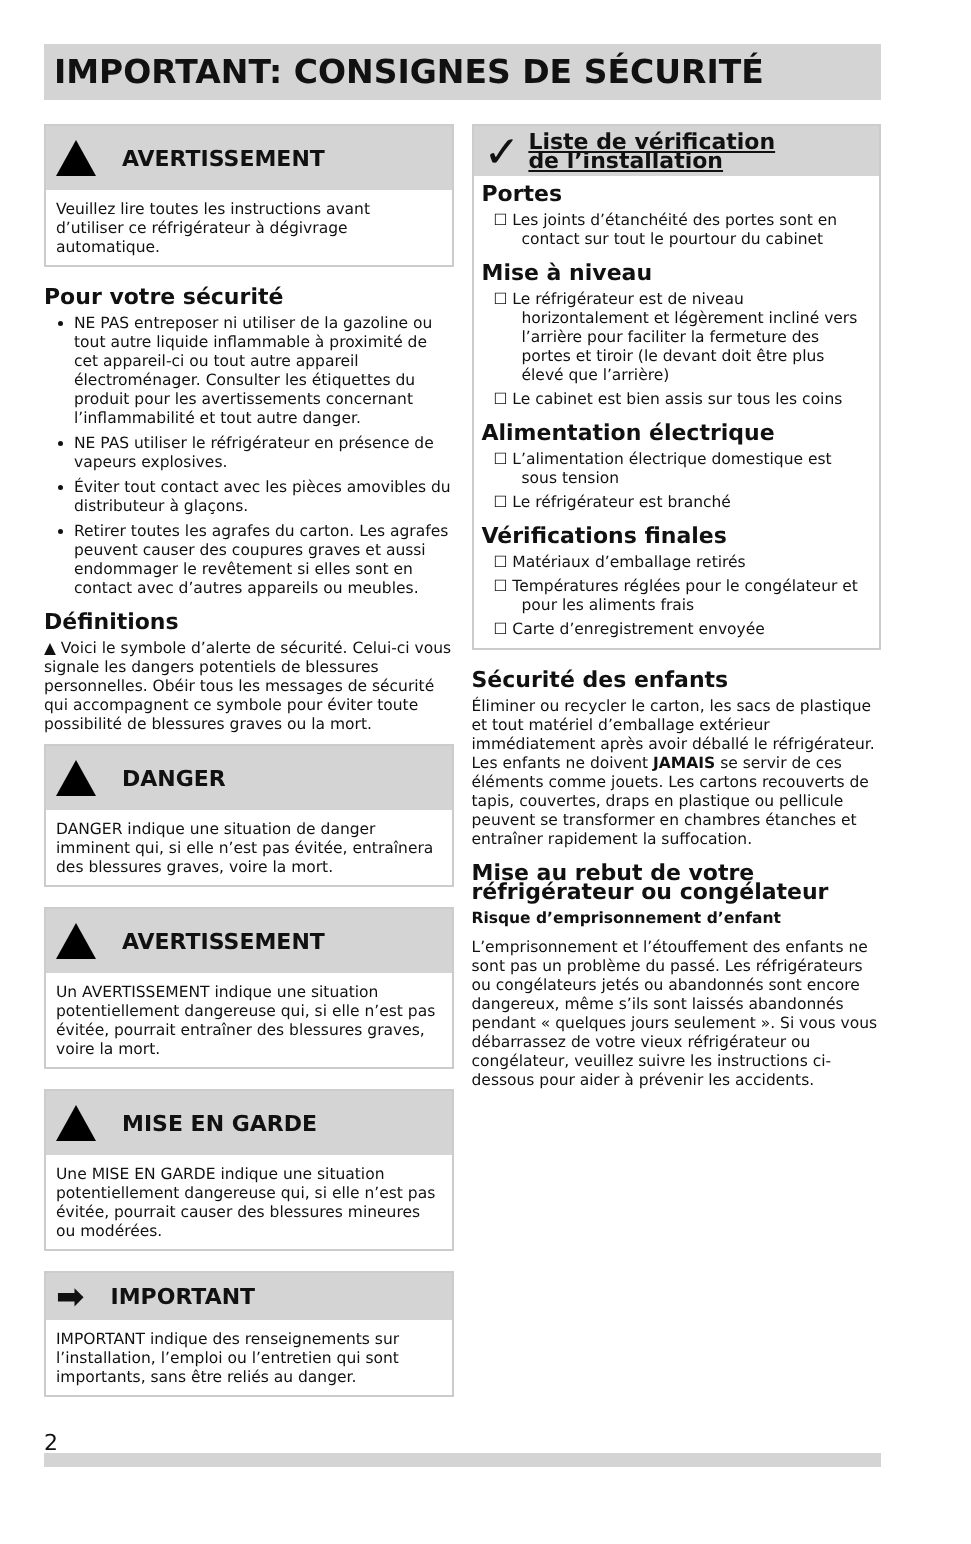IMPORTANT: CONSIGNES DE SÉCURITÉ
AVERTISSEMENT
Veuillez lire toutes les instructions avant d’utiliser ce réfrigérateur à dégivrage automatique.
Pour votre sécurité
NE PAS entreposer ni utiliser de la gazoline ou tout autre liquide inflammable à proximité de cet appareil-ci ou tout autre appareil électroménager. Consulter les étiquettes du produit pour les avertissements concernant l’inflammabilité et tout autre danger.
NE PAS utiliser le réfrigérateur en présence de vapeurs explosives.
Éviter tout contact avec les pièces amovibles du distributeur à glaçons.
Retirer toutes les agrafes du carton. Les agrafes peuvent causer des coupures graves et aussi endommager le revêtement si elles sont en contact avec d’autres appareils ou meubles.
Définitions
▲ Voici le symbole d’alerte de sécurité. Celui-ci vous signale les dangers potentiels de blessures personnelles. Obéir tous les messages de sécurité qui accompagnent ce symbole pour éviter toute possibilité de blessures graves ou la mort.
DANGER
DANGER indique une situation de danger imminent qui, si elle n’est pas évitée, entraînera des blessures graves, voire la mort.
AVERTISSEMENT
Un AVERTISSEMENT indique une situation potentiellement dangereuse qui, si elle n’est pas évitée, pourrait entraîner des blessures graves, voire la mort.
MISE EN GARDE
Une MISE EN GARDE indique une situation potentiellement dangereuse qui, si elle n’est pas évitée, pourrait causer des blessures mineures ou modérées.
➡ IMPORTANT
IMPORTANT indique des renseignements sur l’installation, l’emploi ou l’entretien qui sont importants, sans être reliés au danger.
✓ Liste de vérification
de l’installation
Portes
☐ Les joints d’étanchéité des portes sont en contact sur tout le pourtour du cabinet
Mise à niveau
☐ Le réfrigérateur est de niveau horizontalement et légèrement incliné vers l’arrière pour faciliter la fermeture des portes et tiroir (le devant doit être plus élevé que l’arrière)
☐ Le cabinet est bien assis sur tous les coins
Alimentation électrique
☐ L’alimentation électrique domestique est sous tension
☐ Le réfrigérateur est branché
Vérifications finales
☐ Matériaux d’emballage retirés
☐ Températures réglées pour le congélateur et pour les aliments frais
☐ Carte d’enregistrement envoyée
Sécurité des enfants
Éliminer ou recycler le carton, les sacs de plastique et tout matériel d’emballage extérieur immédiatement après avoir déballé le réfrigérateur. Les enfants ne doivent JAMAIS se servir de ces éléments comme jouets. Les cartons recouverts de tapis, couvertes, draps en plastique ou pellicule peuvent se transformer en chambres étanches et entraîner rapidement la suffocation.
Mise au rebut de votre réfrigérateur ou congélateur
Risque d’emprisonnement d’enfant
L’emprisonnement et l’étouffement des enfants ne sont pas un problème du passé. Les réfrigérateurs ou congélateurs jetés ou abandonnés sont encore dangereux, même s’ils sont laissés abandonnés pendant « quelques jours seulement ». Si vous vous débarrassez de votre vieux réfrigérateur ou congélateur, veuillez suivre les instructions ci-dessous pour aider à prévenir les accidents.
2